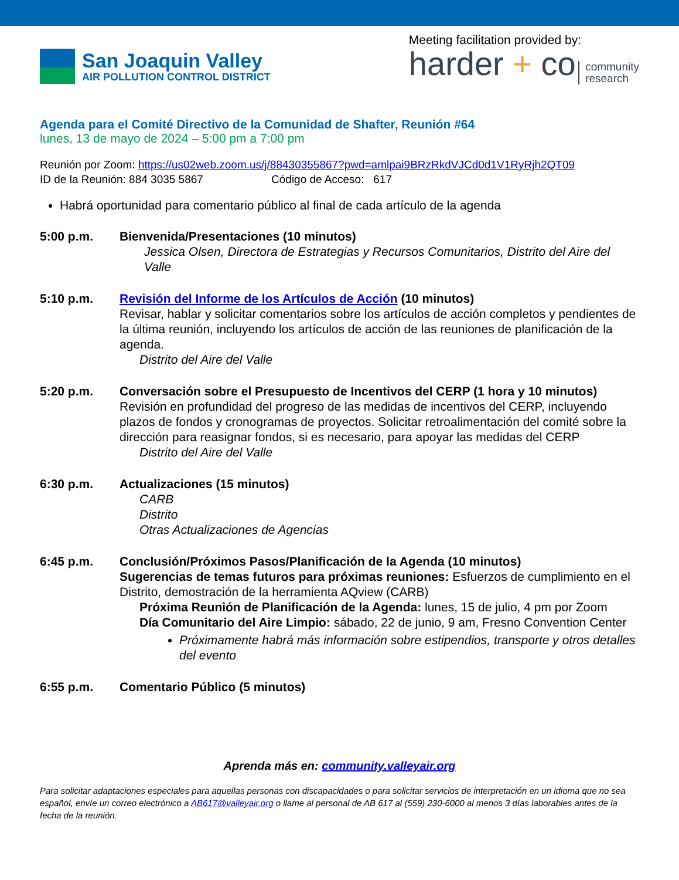San Joaquin Valley
AIR POLLUTION CONTROL DISTRICT
Meeting facilitation provided by:
harder + co community
research
Agenda para el Comité Directivo de la Comunidad de Shafter, Reunión #64
lunes, 13 de mayo de 2024 – 5:00 pm a 7:00 pm
Reunión por Zoom: https://us02web.zoom.us/j/88430355867?pwd=amlpai9BRzRkdVJCd0d1V1RyRjh2QT09
ID de la Reunión: 884 3035 5867 Código de Acceso: 617
Habrá oportunidad para comentario público al final de cada artículo de la agenda
5:00 p.m. Bienvenida/Presentaciones (10 minutos)
Jessica Olsen, Directora de Estrategias y Recursos Comunitarios, Distrito del Aire del Valle
5:10 p.m. Revisión del Informe de los Artículos de Acción (10 minutos)
Revisar, hablar y solicitar comentarios sobre los artículos de acción completos y pendientes de la última reunión, incluyendo los artículos de acción de las reuniones de planificación de la agenda.
Distrito del Aire del Valle
5:20 p.m. Conversación sobre el Presupuesto de Incentivos del CERP (1 hora y 10 minutos)
Revisión en profundidad del progreso de las medidas de incentivos del CERP, incluyendo plazos de fondos y cronogramas de proyectos. Solicitar retroalimentación del comité sobre la dirección para reasignar fondos, si es necesario, para apoyar las medidas del CERP
Distrito del Aire del Valle
6:30 p.m. Actualizaciones (15 minutos)
CARB
Distrito
Otras Actualizaciones de Agencias
6:45 p.m. Conclusión/Próximos Pasos/Planificación de la Agenda (10 minutos)
Sugerencias de temas futuros para próximas reuniones: Esfuerzos de cumplimiento en el Distrito, demostración de la herramienta AQview (CARB)
Próxima Reunión de Planificación de la Agenda: lunes, 15 de julio, 4 pm por Zoom
Día Comunitario del Aire Limpio: sábado, 22 de junio, 9 am, Fresno Convention Center
Próximamente habrá más información sobre estipendios, transporte y otros detalles del evento
6:55 p.m. Comentario Público (5 minutos)
Aprenda más en: community.valleyair.org
Para solicitar adaptaciones especiales para aquellas personas con discapacidades o para solicitar servicios de interpretación en un idioma que no sea español, envíe un correo electrónico a AB617@valleyair.org o llame al personal de AB 617 al (559) 230-6000 al menos 3 días laborables antes de la fecha de la reunión.